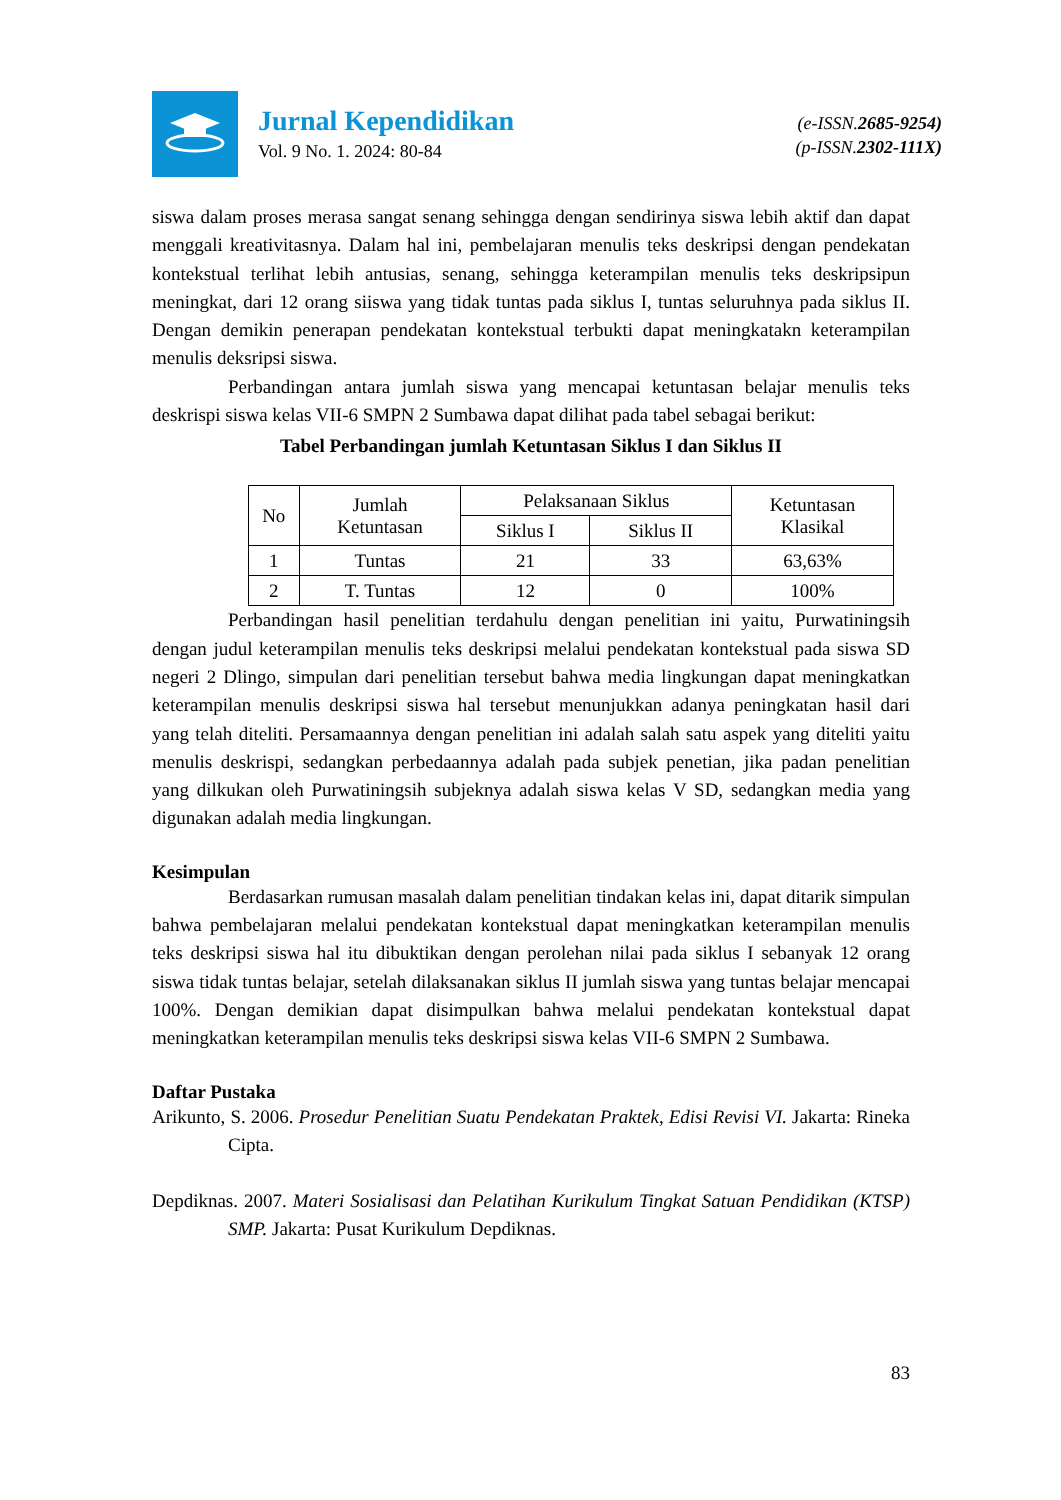Jurnal Kependidikan
Vol. 9 No. 1. 2024: 80-84
(e-ISSN.2685-9254)
(p-ISSN.2302-111X)
siswa dalam proses merasa sangat senang sehingga dengan sendirinya siswa lebih aktif dan dapat menggali kreativitasnya. Dalam hal ini, pembelajaran menulis teks deskripsi dengan pendekatan kontekstual terlihat lebih antusias, senang, sehingga keterampilan menulis teks deskripsipun meningkat, dari 12 orang siiswa yang tidak tuntas pada siklus I, tuntas seluruhnya pada siklus II. Dengan demikin penerapan pendekatan kontekstual terbukti dapat meningkatakn keterampilan menulis deksripsi siswa.
Perbandingan antara jumlah siswa yang mencapai ketuntasan belajar menulis teks deskrispi siswa kelas VII-6 SMPN 2 Sumbawa dapat dilihat pada tabel sebagai berikut:
Tabel Perbandingan jumlah Ketuntasan Siklus I dan Siklus II
| No | Jumlah Ketuntasan | Pelaksanaan Siklus | | Ketuntasan Klasikal |
| | | Siklus I | Siklus II | |
| 1 | Tuntas | 21 | 33 | 63,63% |
| 2 | T. Tuntas | 12 | 0 | 100% |
Perbandingan hasil penelitian terdahulu dengan penelitian ini yaitu, Purwatiningsih dengan judul keterampilan menulis teks deskripsi melalui pendekatan kontekstual pada siswa SD negeri 2 Dlingo, simpulan dari penelitian tersebut bahwa media lingkungan dapat meningkatkan keterampilan menulis deskripsi siswa hal tersebut menunjukkan adanya peningkatan hasil dari yang telah diteliti. Persamaannya dengan penelitian ini adalah salah satu aspek yang diteliti yaitu menulis deskrispi, sedangkan perbedaannya adalah pada subjek penetian, jika padan penelitian yang dilkukan oleh Purwatiningsih subjeknya adalah siswa kelas V SD, sedangkan media yang digunakan adalah media lingkungan.
Kesimpulan
Berdasarkan rumusan masalah dalam penelitian tindakan kelas ini, dapat ditarik simpulan bahwa pembelajaran melalui pendekatan kontekstual dapat meningkatkan keterampilan menulis teks deskripsi siswa hal itu dibuktikan dengan perolehan nilai pada siklus I sebanyak 12 orang siswa tidak tuntas belajar, setelah dilaksanakan siklus II jumlah siswa yang tuntas belajar mencapai 100%. Dengan demikian dapat disimpulkan bahwa melalui pendekatan kontekstual dapat meningkatkan keterampilan menulis teks deskripsi siswa kelas VII-6 SMPN 2 Sumbawa.
Daftar Pustaka
Arikunto, S. 2006. Prosedur Penelitian Suatu Pendekatan Praktek, Edisi Revisi VI. Jakarta: Rineka Cipta.
Depdiknas. 2007. Materi Sosialisasi dan Pelatihan Kurikulum Tingkat Satuan Pendidikan (KTSP) SMP. Jakarta: Pusat Kurikulum Depdiknas.
83